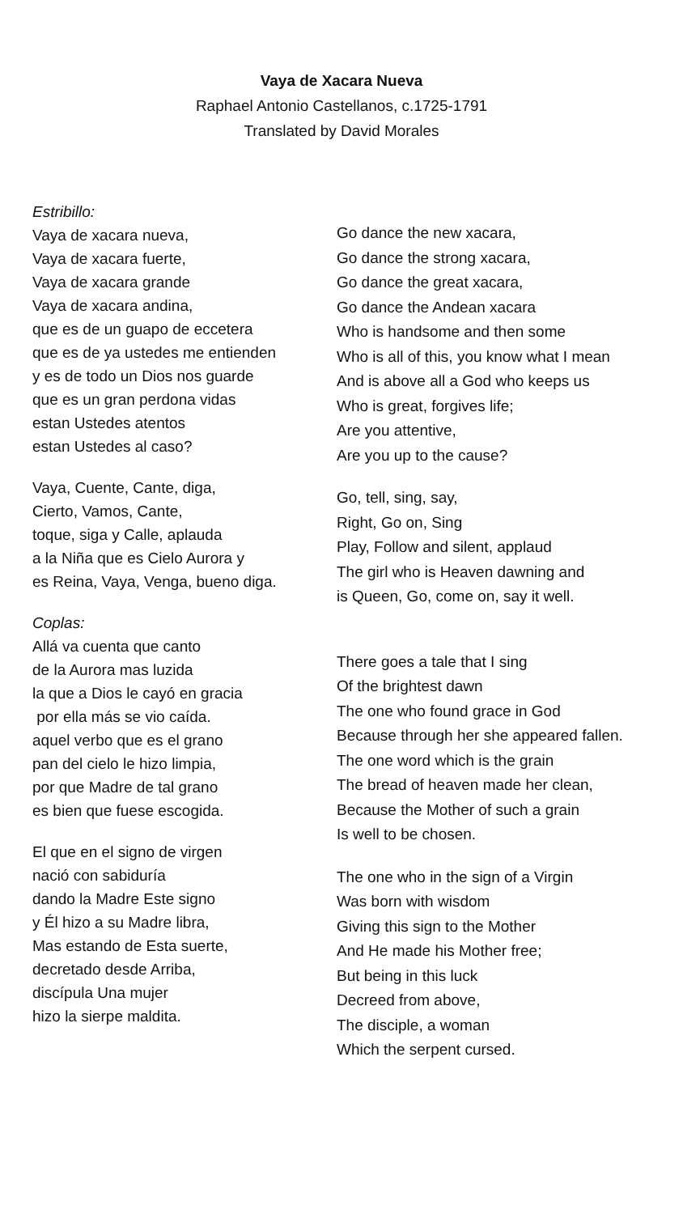Vaya de Xacara Nueva
Raphael Antonio Castellanos, c.1725-1791
Translated by David Morales
Estribillo:
Vaya de xacara nueva,
Vaya de xacara fuerte,
Vaya de xacara grande
Vaya de xacara andina,
que es de un guapo de eccetera
que es de ya ustedes me entienden
y es de todo un Dios nos guarde
que es un gran perdona vidas
estan Ustedes atentos
estan Ustedes al caso?
Vaya, Cuente, Cante, diga,
Cierto, Vamos, Cante,
toque, siga y Calle, aplauda
a la Niña que es Cielo Aurora y
es Reina, Vaya, Venga, bueno diga.
Coplas:
Allá va cuenta que canto
de la Aurora mas luzida
la que a Dios le cayó en gracia
por ella más se vio caída.
aquel verbo que es el grano
pan del cielo le hizo limpia,
por que Madre de tal grano
es bien que fuese escogida.
El que en el signo de virgen
nació con sabiduría
dando la Madre Este signo
y Él hizo a su Madre libra,
Mas estando de Esta suerte,
decretado desde Arriba,
discípula Una mujer
hizo la sierpe maldita.
Go dance the new xacara,
Go dance the strong xacara,
Go dance the great xacara,
Go dance the Andean xacara
Who is handsome and then some
Who is all of this, you know what I mean
And is above all a God who keeps us
Who is great, forgives life;
Are you attentive,
Are you up to the cause?
Go, tell, sing, say,
Right, Go on, Sing
Play, Follow and silent, applaud
The girl who is Heaven dawning and
is Queen, Go, come on, say it well.
There goes a tale that I sing
Of the brightest dawn
The one who found grace in God
Because through her she appeared fallen.
The one word which is the grain
The bread of heaven made her clean,
Because the Mother of such a grain
Is well to be chosen.
The one who in the sign of a Virgin
Was born with wisdom
Giving this sign to the Mother
And He made his Mother free;
But being in this luck
Decreed from above,
The disciple, a woman
Which the serpent cursed.